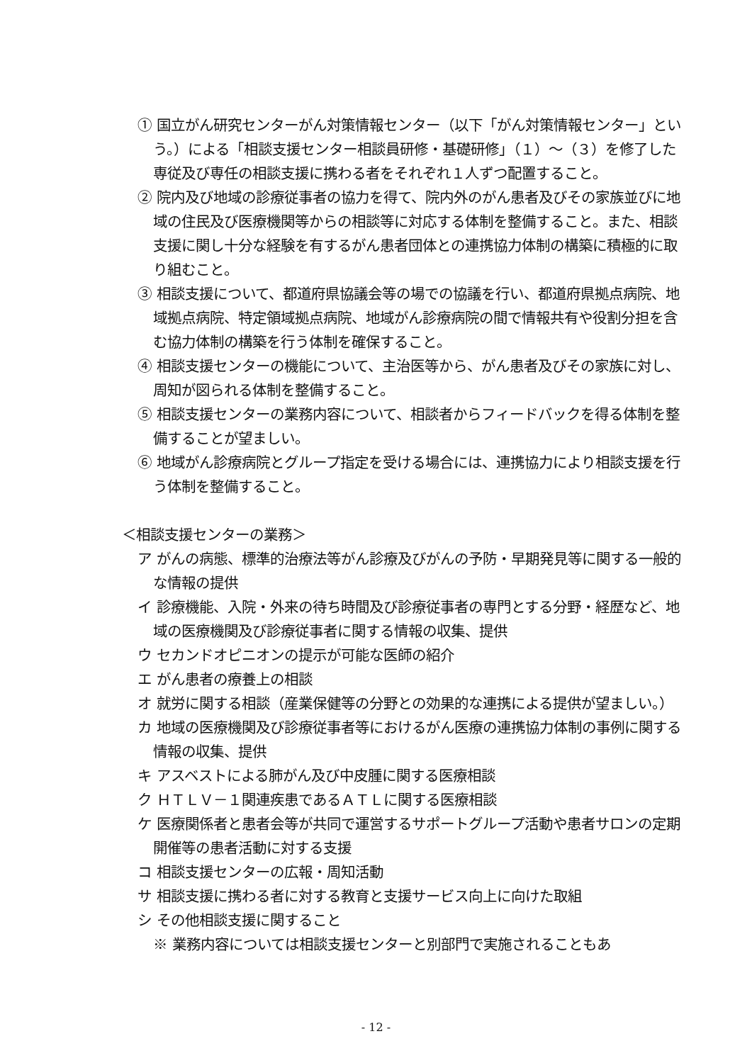① 国立がん研究センターがん対策情報センター（以下「がん対策情報センター」という。）による「相談支援センター相談員研修・基礎研修」（１）～（３）を修了した専従及び専任の相談支援に携わる者をそれぞれ１人ずつ配置すること。
② 院内及び地域の診療従事者の協力を得て、院内外のがん患者及びその家族並びに地域の住民及び医療機関等からの相談等に対応する体制を整備すること。また、相談支援に関し十分な経験を有するがん患者団体との連携協力体制の構築に積極的に取り組むこと。
③ 相談支援について、都道府県協議会等の場での協議を行い、都道府県拠点病院、地域拠点病院、特定領域拠点病院、地域がん診療病院の間で情報共有や役割分担を含む協力体制の構築を行う体制を確保すること。
④ 相談支援センターの機能について、主治医等から、がん患者及びその家族に対し、周知が図られる体制を整備すること。
⑤ 相談支援センターの業務内容について、相談者からフィードバックを得る体制を整備することが望ましい。
⑥ 地域がん診療病院とグループ指定を受ける場合には、連携協力により相談支援を行う体制を整備すること。
＜相談支援センターの業務＞
ア がんの病態、標準的治療法等がん診療及びがんの予防・早期発見等に関する一般的な情報の提供
イ 診療機能、入院・外来の待ち時間及び診療従事者の専門とする分野・経歴など、地域の医療機関及び診療従事者に関する情報の収集、提供
ウ セカンドオピニオンの提示が可能な医師の紹介
エ がん患者の療養上の相談
オ 就労に関する相談（産業保健等の分野との効果的な連携による提供が望ましい。）
カ 地域の医療機関及び診療従事者等におけるがん医療の連携協力体制の事例に関する情報の収集、提供
キ アスベストによる肺がん及び中皮腫に関する医療相談
ク ＨＴＬＶ－１関連疾患であるＡＴＬに関する医療相談
ケ 医療関係者と患者会等が共同で運営するサポートグループ活動や患者サロンの定期開催等の患者活動に対する支援
コ 相談支援センターの広報・周知活動
サ 相談支援に携わる者に対する教育と支援サービス向上に向けた取組
シ その他相談支援に関すること
※ 業務内容については相談支援センターと別部門で実施されることもあ
- 12 -